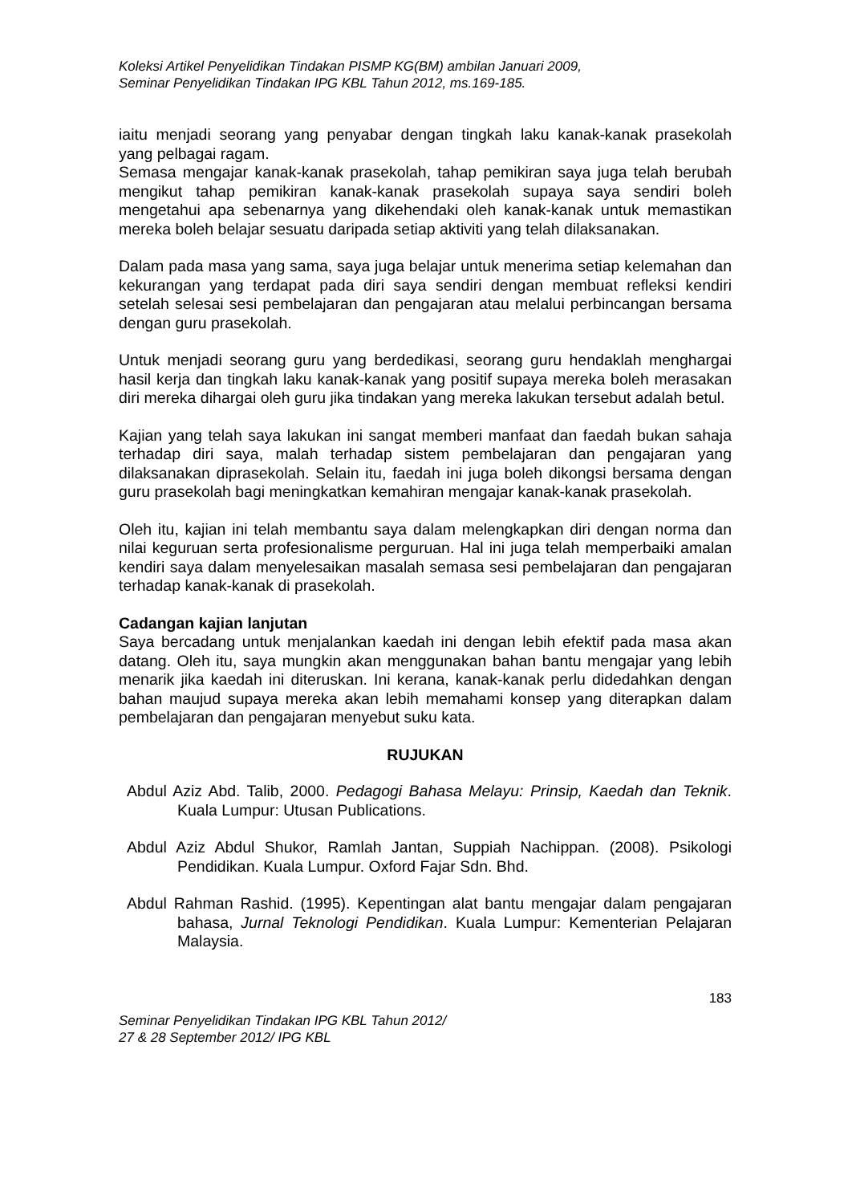Koleksi Artikel Penyelidikan Tindakan PISMP KG(BM) ambilan Januari 2009,
Seminar Penyelidikan Tindakan IPG KBL Tahun 2012, ms.169-185.
iaitu menjadi seorang yang penyabar dengan tingkah laku kanak-kanak prasekolah yang pelbagai ragam.
Semasa mengajar kanak-kanak prasekolah, tahap pemikiran saya juga telah berubah mengikut tahap pemikiran kanak-kanak prasekolah supaya saya sendiri boleh mengetahui apa sebenarnya yang dikehendaki oleh kanak-kanak untuk memastikan mereka boleh belajar sesuatu daripada setiap aktiviti yang telah dilaksanakan.
Dalam pada masa yang sama, saya juga belajar untuk menerima setiap kelemahan dan kekurangan yang terdapat pada diri saya sendiri dengan membuat refleksi kendiri setelah selesai sesi pembelajaran dan pengajaran atau melalui perbincangan bersama dengan guru prasekolah.
Untuk menjadi seorang guru yang berdedikasi, seorang guru hendaklah menghargai hasil kerja dan tingkah laku kanak-kanak yang positif supaya mereka boleh merasakan diri mereka dihargai oleh guru jika tindakan yang mereka lakukan tersebut adalah betul.
Kajian yang telah saya lakukan ini sangat memberi manfaat dan faedah bukan sahaja terhadap diri saya, malah terhadap sistem pembelajaran dan pengajaran yang dilaksanakan diprasekolah. Selain itu, faedah ini juga boleh dikongsi bersama dengan guru prasekolah bagi meningkatkan kemahiran mengajar kanak-kanak prasekolah.
Oleh itu, kajian ini telah membantu saya dalam melengkapkan diri dengan norma dan nilai keguruan serta profesionalisme perguruan. Hal ini juga telah memperbaiki amalan kendiri saya dalam menyelesaikan masalah semasa sesi pembelajaran dan pengajaran terhadap kanak-kanak di prasekolah.
Cadangan kajian lanjutan
Saya bercadang untuk menjalankan kaedah ini dengan lebih efektif pada masa akan datang. Oleh itu, saya mungkin akan menggunakan bahan bantu mengajar yang lebih menarik jika kaedah ini diteruskan. Ini kerana, kanak-kanak perlu didedahkan dengan bahan maujud supaya mereka akan lebih memahami konsep yang diterapkan dalam pembelajaran dan pengajaran menyebut suku kata.
RUJUKAN
Abdul Aziz Abd. Talib, 2000. Pedagogi Bahasa Melayu: Prinsip, Kaedah dan Teknik. Kuala Lumpur: Utusan Publications.
Abdul Aziz Abdul Shukor, Ramlah Jantan, Suppiah Nachippan. (2008). Psikologi Pendidikan. Kuala Lumpur. Oxford Fajar Sdn. Bhd.
Abdul Rahman Rashid. (1995). Kepentingan alat bantu mengajar dalam pengajaran bahasa, Jurnal Teknologi Pendidikan. Kuala Lumpur: Kementerian Pelajaran Malaysia.
183
Seminar Penyelidikan Tindakan IPG KBL Tahun 2012/
27 & 28 September 2012/ IPG KBL